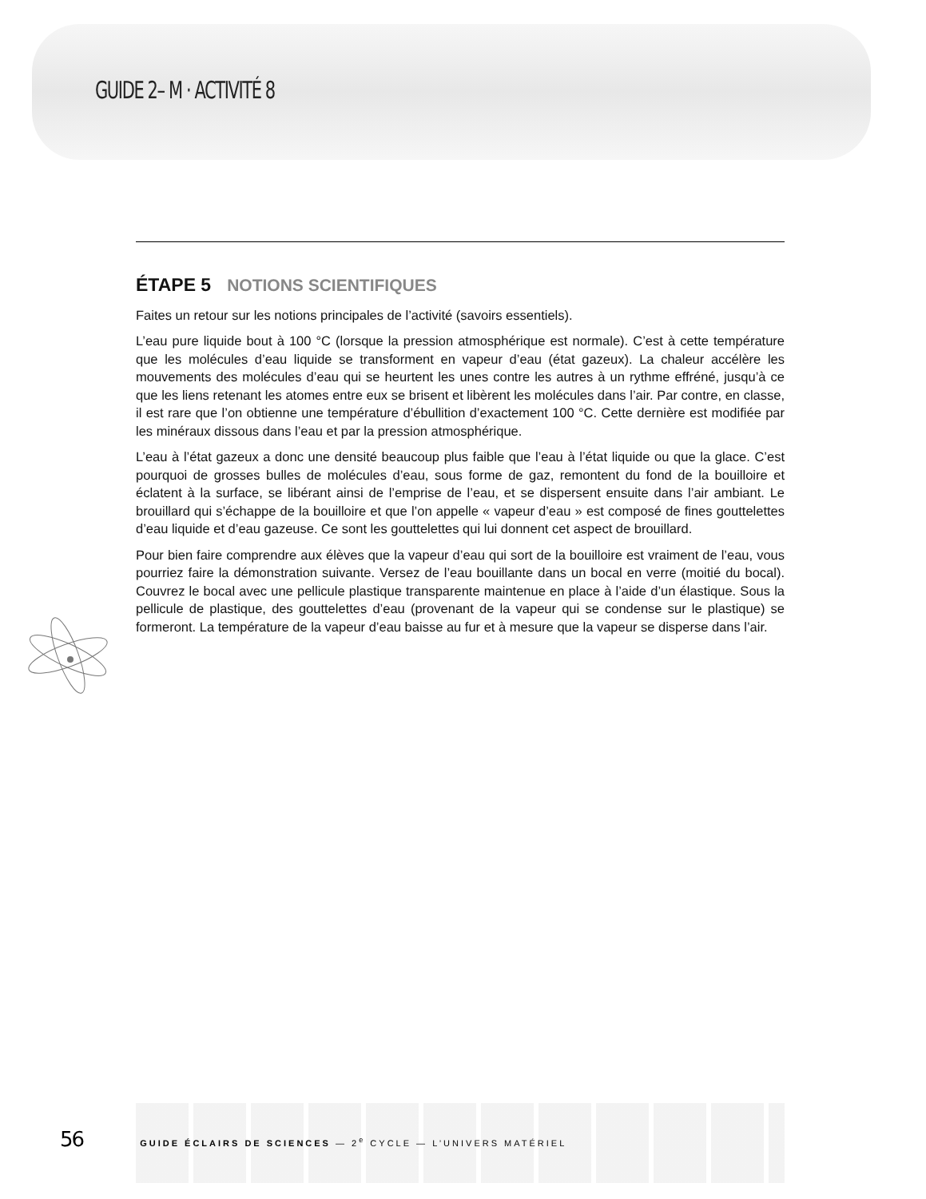GUIDE 2– M · ACTIVITÉ 8
ÉTAPE 5 NOTIONS SCIENTIFIQUES
Faites un retour sur les notions principales de l’activité (savoirs essentiels).
L’eau pure liquide bout à 100 °C (lorsque la pression atmosphérique est normale). C’est à cette température que les molécules d’eau liquide se transforment en vapeur d’eau (état gazeux). La chaleur accélère les mouvements des molécules d’eau qui se heurtent les unes contre les autres à un rythme effréné, jusqu’à ce que les liens retenant les atomes entre eux se brisent et libèrent les molécules dans l’air. Par contre, en classe, il est rare que l’on obtienne une température d’ébullition d’exactement 100 °C. Cette dernière est modifiée par les minéraux dissous dans l’eau et par la pression atmosphérique.
L’eau à l’état gazeux a donc une densité beaucoup plus faible que l’eau à l’état liquide ou que la glace. C’est pourquoi de grosses bulles de molécules d’eau, sous forme de gaz, remontent du fond de la bouilloire et éclatent à la surface, se libérant ainsi de l’emprise de l’eau, et se dispersent ensuite dans l’air ambiant. Le brouillard qui s’échappe de la bouilloire et que l’on appelle « vapeur d’eau » est composé de fines gouttelettes d’eau liquide et d’eau gazeuse. Ce sont les gouttelettes qui lui donnent cet aspect de brouillard.
Pour bien faire comprendre aux élèves que la vapeur d’eau qui sort de la bouilloire est vraiment de l’eau, vous pourriez faire la démonstration suivante. Versez de l’eau bouillante dans un bocal en verre (moitié du bocal). Couvrez le bocal avec une pellicule plastique transparente maintenue en place à l’aide d’un élastique. Sous la pellicule de plastique, des gouttelettes d’eau (provenant de la vapeur qui se condense sur le plastique) se formeront. La température de la vapeur d’eau baisse au fur et à mesure que la vapeur se disperse dans l’air.
56 GUIDE ÉCLAIRS DE SCIENCES — 2<sup>e</sup> CYCLE — L’UNIVERS MATÉRIEL